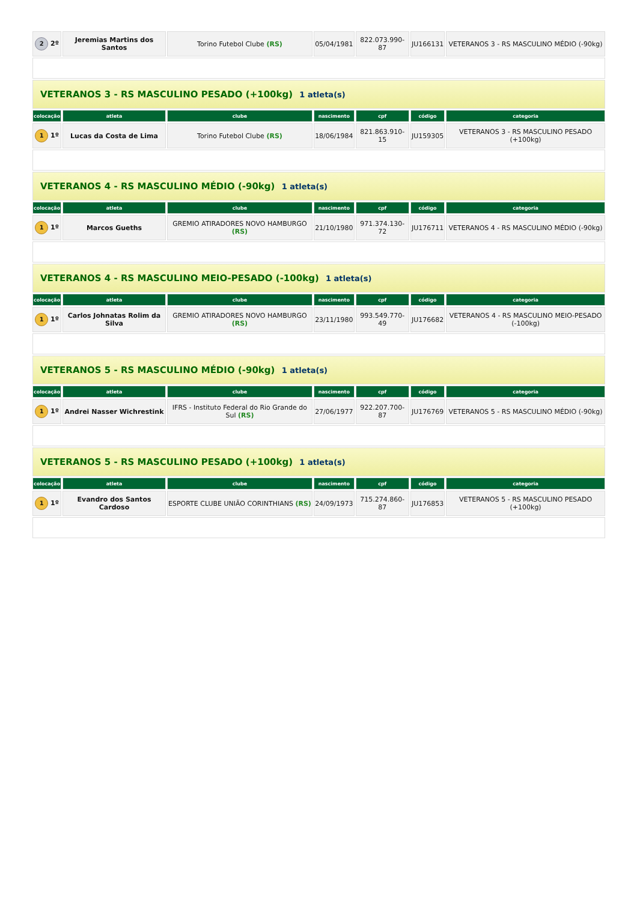| 2 2º | Jeremias Martins dos Santos | Torino Futebol Clube (RS) | 05/04/1981 | 822.073.990-87 | JU166131 | VETERANOS 3 - RS MASCULINO MÉDIO (-90kg) |
| VETERANOS 3 - RS MASCULINO PESADO (+100kg) 1 atleta(s) | | | | | | |
| colocação | atleta | clube | nascimento | cpf | código | categoria |
| 1 1º | Lucas da Costa de Lima | Torino Futebol Clube (RS) | 18/06/1984 | 821.863.910-15 | JU159305 | VETERANOS 3 - RS MASCULINO PESADO (+100kg) |
| VETERANOS 4 - RS MASCULINO MÉDIO (-90kg) 1 atleta(s) | | | | | | |
| colocação | atleta | clube | nascimento | cpf | código | categoria |
| 1 1º | Marcos Gueths | GREMIO ATIRADORES NOVO HAMBURGO (RS) | 21/10/1980 | 971.374.130-72 | JU176711 | VETERANOS 4 - RS MASCULINO MÉDIO (-90kg) |
| VETERANOS 4 - RS MASCULINO MEIO-PESADO (-100kg) 1 atleta(s) | | | | | | |
| colocação | atleta | clube | nascimento | cpf | código | categoria |
| 1 1º | Carlos Johnatas Rolim da Silva | GREMIO ATIRADORES NOVO HAMBURGO (RS) | 23/11/1980 | 993.549.770-49 | JU176682 | VETERANOS 4 - RS MASCULINO MEIO-PESADO (-100kg) |
| VETERANOS 5 - RS MASCULINO MÉDIO (-90kg) 1 atleta(s) | | | | | | |
| colocação | atleta | clube | nascimento | cpf | código | categoria |
| 1 1º | Andrei Nasser Wichrestink | IFRS - Instituto Federal do Rio Grande do Sul (RS) | 27/06/1977 | 922.207.700-87 | JU176769 | VETERANOS 5 - RS MASCULINO MÉDIO (-90kg) |
| VETERANOS 5 - RS MASCULINO PESADO (+100kg) 1 atleta(s) | | | | | | |
| colocação | atleta | clube | nascimento | cpf | código | categoria |
| 1 1º | Evandro dos Santos Cardoso | ESPORTE CLUBE UNIÃO CORINTHIANS (RS) | 24/09/1973 | 715.274.860-87 | JU176853 | VETERANOS 5 - RS MASCULINO PESADO (+100kg) |